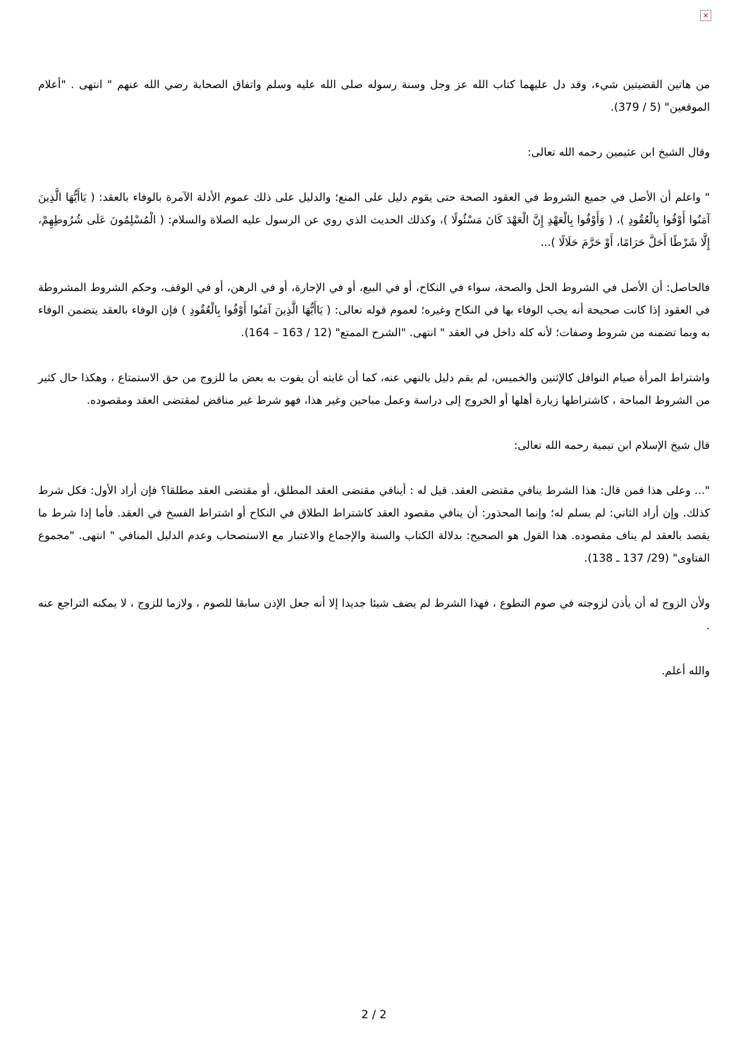×
من هاتين القضيتين شيء، وقد دل عليهما كتاب الله عز وجل وسنة رسوله صلى الله عليه وسلم واتفاق الصحابة رضي الله عنهم " انتهى . "أعلام الموقعين" (5 / 379).
وقال الشيخ ابن عثيمين رحمه الله تعالى:
" واعلم أن الأصل في جميع الشروط في العقود الصحة حتى يقوم دليل على المنع؛ والدليل على ذلك عموم الأدلة الآمرة بالوفاء بالعقد: ( يَاأَيُّهَا الَّذِينَ آمَنُوا أَوْفُوا بِالْعُقُودِ )، ( وَأَوْفُوا بِالْعَهْدِ إِنَّ الْعَهْدَ كَانَ مَسْئُولًا )، وكذلك الحديث الذي روي عن الرسول عليه الصلاة والسلام: ( الْمُسْلِمُونَ عَلَى شُرُوطِهِمْ، إِلَّا شَرْطًا أَحَلَّ حَرَامًا، أَوْ حَرَّمَ حَلَالًا )...
فالحاصل: أن الأصل في الشروط الحل والصحة، سواء في النكاح، أو في البيع، أو في الإجارة، أو في الرهن، أو في الوقف، وحكم الشروط المشروطة في العقود إذا كانت صحيحة أنه يجب الوفاء بها في النكاح وغيره؛ لعموم قوله تعالى: ( يَاأَيُّهَا الَّذِينَ آمَنُوا أَوْفُوا بِالْعُقُودِ ) فإن الوفاء بالعقد يتضمن الوفاء به وبما تضمنه من شروط وصفات؛ لأنه كله داخل في العقد " انتهى. "الشرح الممتع" (12 / 163 – 164).
واشتراط المرأة صيام النوافل كالإثنين والخميس، لم يقم دليل بالنهي عنه، كما أن غايته أن يفوت به بعض ما للزوج من حق الاستمتاع ، وهكذا حال كثير من الشروط المباحة ، كاشتراطها زيارة أهلها أو الخروج إلى دراسة وعمل مباحين وغير هذا، فهو شرط غير مناقض لمقتضى العقد ومقصوده.
قال شيخ الإسلام ابن تيمية رحمه الله تعالى:
"... وعلى هذا فمن قال: هذا الشرط ينافي مقتضى العقد. قيل له : أينافي مقتضى العقد المطلق، أو مقتضى العقد مطلقا؟ فإن أراد الأول: فكل شرط كذلك. وإن أراد الثاني: لم يسلم له؛ وإنما المحذور: أن ينافي مقصود العقد كاشتراط الطلاق في النكاح أو اشتراط الفسخ في العقد. فأما إذا شرط ما يقصد بالعقد لم يناف مقصوده. هذا القول هو الصحيح: بدلالة الكتاب والسنة والإجماع والاعتبار مع الاستصحاب وعدم الدليل المنافي " انتهى. "مجموع الفتاوى" (29/ 137 ـ 138).
ولأن الزوج له أن يأذن لزوجته في صوم التطوع ، فهذا الشرط لم يضف شيئا جديدا إلا أنه جعل الإذن سابقا للصوم ، ولازما للزوج ، لا يمكنه التراجع عنه .
والله أعلم.
2 / 2